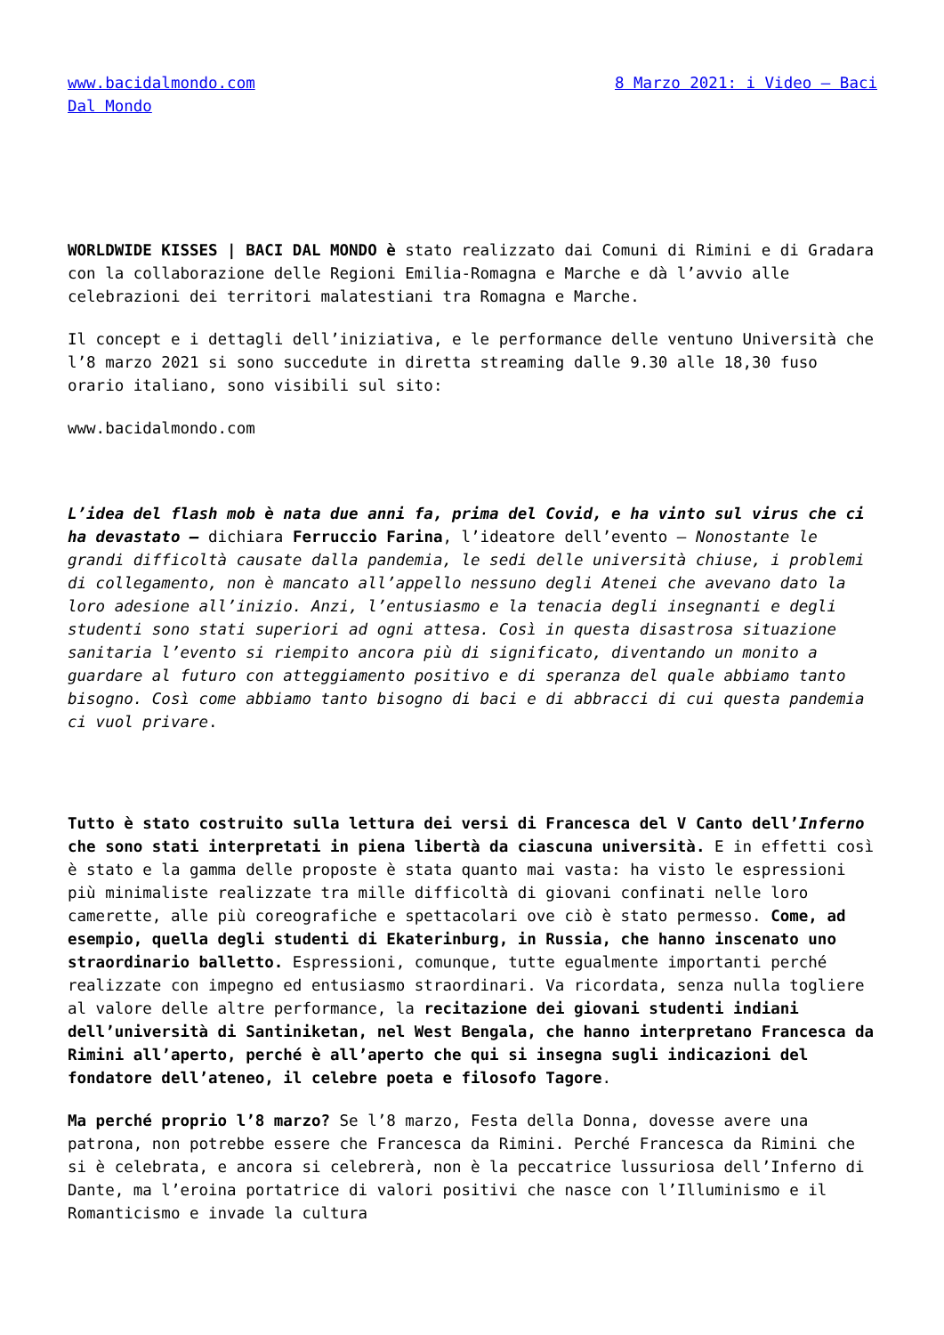www.bacidalmondo.com 8 Marzo 2021: i Video – Baci Dal Mondo
WORLDWIDE KISSES | BACI DAL MONDO è stato realizzato dai Comuni di Rimini e di Gradara con la collaborazione delle Regioni Emilia-Romagna e Marche e dà l’avvio alle celebrazioni dei territori malatestiani tra Romagna e Marche.
Il concept e i dettagli dell’iniziativa, e le performance delle ventuno Università che l’8 marzo 2021 si sono succedute in diretta streaming dalle 9.30 alle 18,30 fuso orario italiano, sono visibili sul sito:
www.bacidalmondo.com
L’idea del flash mob è nata due anni fa, prima del Covid, e ha vinto sul virus che ci ha devastato – dichiara Ferruccio Farina, l’ideatore dell’evento – Nonostante le grandi difficoltà causate dalla pandemia, le sedi delle università chiuse, i problemi di collegamento, non è mancato all’appello nessuno degli Atenei che avevano dato la loro adesione all’inizio. Anzi, l’entusiasmo e la tenacia degli insegnanti e degli studenti sono stati superiori ad ogni attesa. Così in questa disastrosa situazione sanitaria l’evento si riempito ancora più di significato, diventando un monito a guardare al futuro con atteggiamento positivo e di speranza del quale abbiamo tanto bisogno. Così come abbiamo tanto bisogno di baci e di abbracci di cui questa pandemia ci vuol privare.
Tutto è stato costruito sulla lettura dei versi di Francesca del V Canto dell’Inferno che sono stati interpretati in piena libertà da ciascuna università. E in effetti così è stato e la gamma delle proposte è stata quanto mai vasta: ha visto le espressioni più minimaliste realizzate tra mille difficoltà di giovani confinati nelle loro camerette, alle più coreografiche e spettacolari ove ciò è stato permesso. Come, ad esempio, quella degli studenti di Ekaterinburg, in Russia, che hanno inscenato uno straordinario balletto. Espressioni, comunque, tutte egualmente importanti perché realizzate con impegno ed entusiasmo straordinari. Va ricordata, senza nulla togliere al valore delle altre performance, la recitazione dei giovani studenti indiani dell’università di Santiniketan, nel West Bengala, che hanno interpretano Francesca da Rimini all’aperto, perché è all’aperto che qui si insegna sugli indicazioni del fondatore dell’ateneo, il celebre poeta e filosofo Tagore.
Ma perché proprio l’8 marzo? Se l’8 marzo, Festa della Donna, dovesse avere una patrona, non potrebbe essere che Francesca da Rimini. Perché Francesca da Rimini che si è celebrata, e ancora si celebrerà, non è la peccatrice lussuriosa dell’Inferno di Dante, ma l’eroina portatrice di valori positivi che nasce con l’Illuminismo e il Romanticismo e invade la cultura